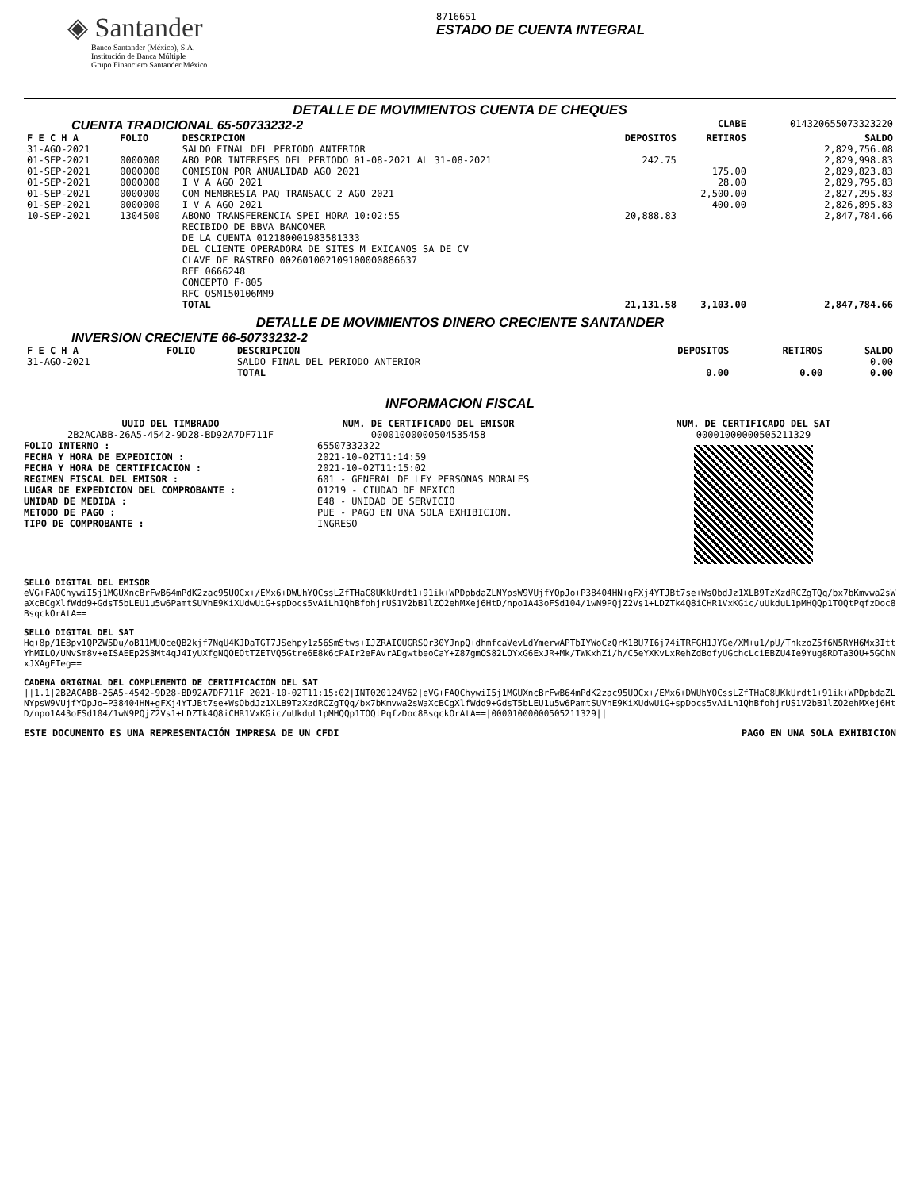◈ Santander
Banco Santander (México), S.A.
Institución de Banca Múltiple
Grupo Financiero Santander México
8716651
ESTADO DE CUENTA INTEGRAL
DETALLE DE MOVIMIENTOS CUENTA DE CHEQUES
| CUENTA TRADICIONAL 65-50733232-2 | | | | CLABE | 014320655073323220 |
| F E C H A | FOLIO | DESCRIPCION | DEPOSITOS | RETIROS | SALDO |
| 31-AGO-2021 | | SALDO FINAL DEL PERIODO ANTERIOR | | | 2,829,756.08 |
| 01-SEP-2021 | 0000000 | ABO POR INTERESES DEL PERIODO 01-08-2021 AL 31-08-2021 | 242.75 | | 2,829,998.83 |
| 01-SEP-2021 | 0000000 | COMISION POR ANUALIDAD AGO 2021 | | 175.00 | 2,829,823.83 |
| 01-SEP-2021 | 0000000 | I V A AGO 2021 | | 28.00 | 2,829,795.83 |
| 01-SEP-2021 | 0000000 | COM MEMBRESIA PAQ TRANSACC 2 AGO 2021 | | 2,500.00 | 2,827,295.83 |
| 01-SEP-2021 | 0000000 | I V A AGO 2021 | | 400.00 | 2,826,895.83 |
| 10-SEP-2021 | 1304500 | ABONO TRANSFERENCIA SPEI HORA 10:02:55 RECIBIDO DE BBVA BANCOMER DE LA CUENTA 012180001983581333 DEL CLIENTE OPERADORA DE SITES M EXICANOS SA DE CV CLAVE DE RASTREO 002601002109100000886637 REF 0666248 CONCEPTO F-805 RFC OSM150106MM9 | 20,888.83 | | 2,847,784.66 |
| | | TOTAL | 21,131.58 | 3,103.00 | 2,847,784.66 |
DETALLE DE MOVIMIENTOS DINERO CRECIENTE SANTANDER
| INVERSION CRECIENTE 66-50733232-2 | | | | | |
| F E C H A | FOLIO | DESCRIPCION | DEPOSITOS | RETIROS | SALDO |
| 31-AGO-2021 | | SALDO FINAL DEL PERIODO ANTERIOR | | | 0.00 |
| | | TOTAL | 0.00 | 0.00 | 0.00 |
INFORMACION FISCAL
UUID DEL TIMBRADO
2B2ACABB-26A5-4542-9D28-BD92A7DF711F
FOLIO INTERNO :
FECHA Y HORA DE EXPEDICION :
FECHA Y HORA DE CERTIFICACION :
REGIMEN FISCAL DEL EMISOR :
LUGAR DE EXPEDICION DEL COMPROBANTE :
UNIDAD DE MEDIDA :
METODO DE PAGO :
TIPO DE COMPROBANTE :
NUM. DE CERTIFICADO DEL EMISOR
00001000000504535458
65507332322
2021-10-02T11:14:59
2021-10-02T11:15:02
601 - GENERAL DE LEY PERSONAS MORALES
01219 - CIUDAD DE MEXICO
E48 - UNIDAD DE SERVICIO
PUE - PAGO EN UNA SOLA EXHIBICION.
INGRESO
NUM. DE CERTIFICADO DEL SAT
00001000000505211329
SELLO DIGITAL DEL EMISOR
eVG+FAOChywiI5j1MGUXncBrFwB64mPdK2zac95UOCx+/EMx6+DWUhYOCssLZfTHaC8UKkUrdt1+91ik+WPDpbdaZLNYpsW9VUjfYOpJo+P38404HN+gFXj4YTJBt7se+WsObdJz1XLB9TzXzdRCZgTQq/bx7bKmvwa2sWaXcBCgXlfWdd9+GdsT5bLEU1u5w6PamtSUVhE9KiXUdwUiG+spDocs5vAiLh1QhBfohjrUS1V2bB1lZO2ehMXej6HtD/npo1A43oFSd104/1wN9PQjZ2Vs1+LDZTk4Q8iCHR1VxKGic/uUkduL1pMHQQp1TOQtPqfzDoc8BsqckOrAtA==
SELLO DIGITAL DEL SAT
Hq+8p/1E8pv1QPZW5Du/oB11MUOceQB2kjf7NqU4KJDaTGT7JSehpy1z56SmStws+IJZRAIOUGRSOr30YJnpQ+dhmfcaVevLdYmerwAPTbIYWoCzQrK1BU7I6j74iTRFGH1JYGe/XM+u1/pU/TnkzoZ5f6N5RYH6Mx3IttYhMILO/UNvSm8v+eISAEEp2S3Mt4qJ4IyUXfgNQOEOtTZETVQ5Gtre6E8k6cPAIr2eFAvrADgwtbeoCaY+Z87gmOS82LOYxG6ExJR+Mk/TWKxhZi/h/C5eYXKvLxRehZdBofyUGchcLciEBZU4Ie9Yug8RDTa3OU+5GChNxJXAgETeg==
CADENA ORIGINAL DEL COMPLEMENTO DE CERTIFICACION DEL SAT
||1.1|2B2ACABB-26A5-4542-9D28-BD92A7DF711F|2021-10-02T11:15:02|INT020124V62|eVG+FAOChywiI5j1MGUXncBrFwB64mPdK2zac95UOCx+/EMx6+DWUhYOCssLZfTHaC8UKkUrdt1+91ik+WPDpbdaZLNYpsW9VUjfYOpJo+P38404HN+gFXj4YTJBt7se+WsObdJz1XLB9TzXzdRCZgTQq/bx7bKmvwa2sWaXcBCgXlfWdd9+GdsT5bLEU1u5w6PamtSUVhE9KiXUdwUiG+spDocs5vAiLh1QhBfohjrUS1V2bB1lZO2ehMXej6HtD/npo1A43oFSd104/1wN9PQjZ2Vs1+LDZTk4Q8iCHR1VxKGic/uUkduL1pMHQQp1TOQtPqfzDoc8BsqckOrAtA==|00001000000505211329||
ESTE DOCUMENTO ES UNA REPRESENTACIÓN IMPRESA DE UN CFDI PAGO EN UNA SOLA EXHIBICION